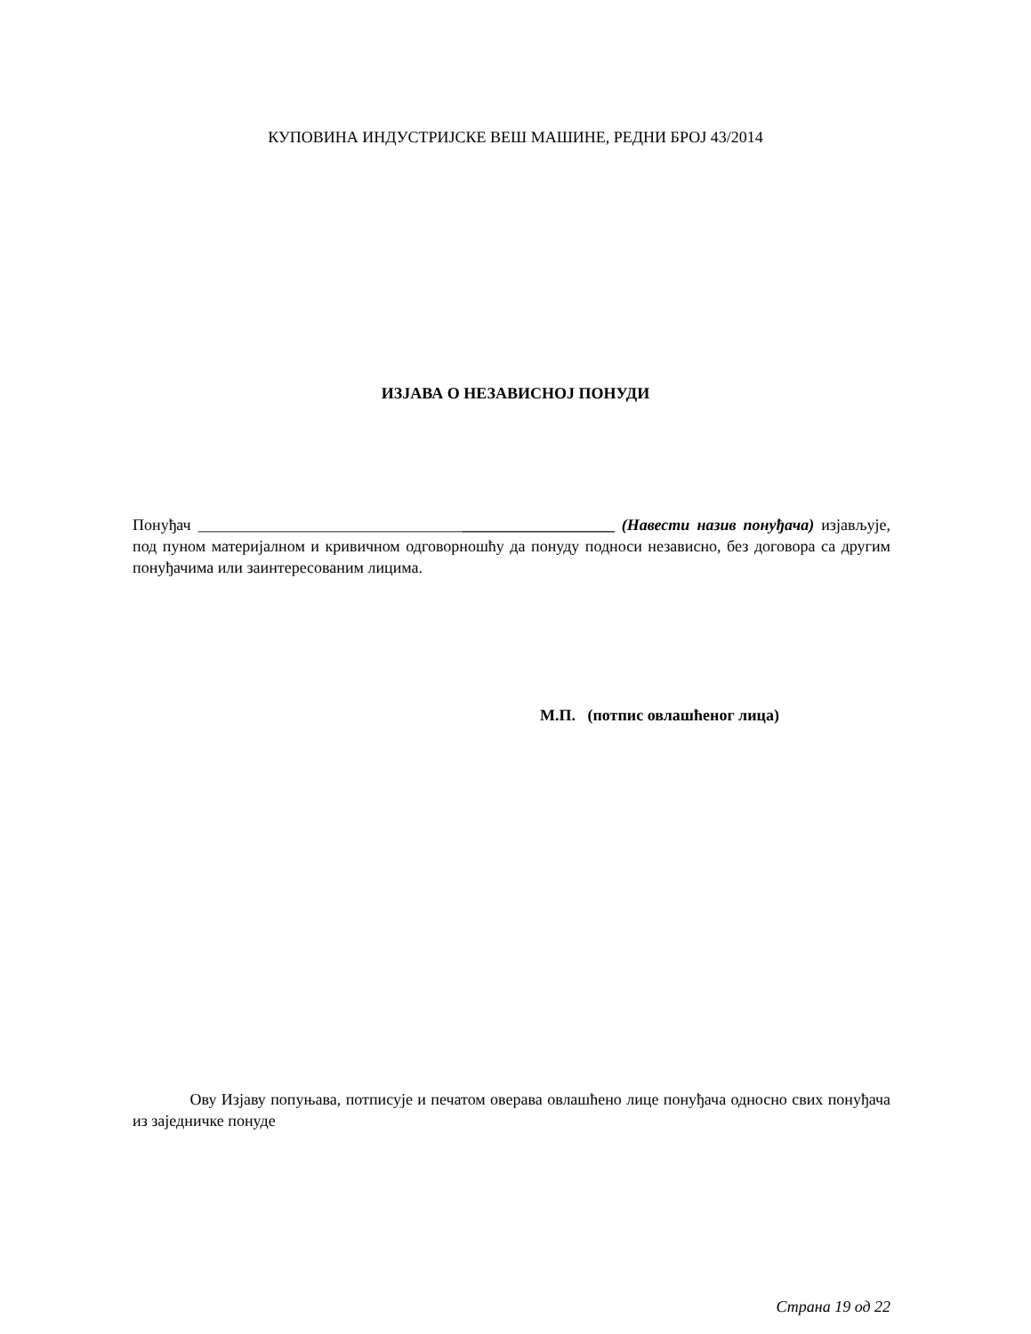КУПОВИНА ИНДУСТРИЈСКЕ ВЕШ МАШИНЕ, РЕДНИ БРОЈ 43/2014
ИЗЈАВА О НЕЗАВИСНОЈ ПОНУДИ
Понуђач ____________________________________________________ (Навести назив понуђача) изјављује, под пуном материјалном и кривичном одговорношћу да понуду подноси независно, без договора са другим понуђачима или заинтересованим лицима.
М.П. (потпис овлашћеног лица)
Ову Изјаву попуњава, потписује и печатом оверава овлашћено лице понуђача односно свих понуђача из заједничке понуде
Страна 19 од 22